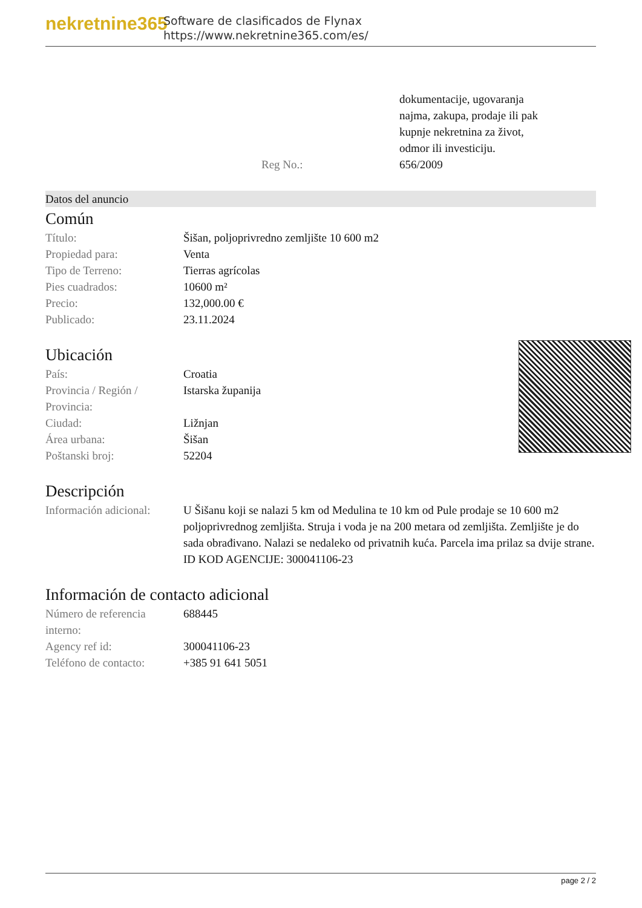nekretnine365
Software de clasificados de Flynax
https://www.nekretnine365.com/es/
| | | dokumentacije, ugovaranja najma, zakupa, prodaje ili pak kupnje nekretnina za život, odmor ili investiciju. |
| | Reg No.: | 656/2009 |
Datos del anuncio
Común
| Título: | Šišan, poljoprivredno zemljište 10 600 m2 |
| Propiedad para: | Venta |
| Tipo de Terreno: | Tierras agrícolas |
| Pies cuadrados: | 10600 m² |
| Precio: | 132,000.00 € |
| Publicado: | 23.11.2024 |
Ubicación
| País: | Croatia |
| Provincia / Región / Provincia: | Istarska županija |
| Ciudad: | Ližnjan |
| Área urbana: | Šišan |
| Poštanski broj: | 52204 |
Descripción
| Información adicional: | U Šišanu koji se nalazi 5 km od Medulina te 10 km od Pule prodaje se 10 600 m2 poljoprivrednog zemljišta. Struja i voda je na 200 metara od zemljišta. Zemljište je do sada obrađivano. Nalazi se nedaleko od privatnih kuća. Parcela ima prilaz sa dvije strane. ID KOD AGENCIJE: 300041106-23 |
Información de contacto adicional
| Número de referencia interno: | 688445 |
| Agency ref id: | 300041106-23 |
| Teléfono de contacto: | +385 91 641 5051 |
page 2 / 2